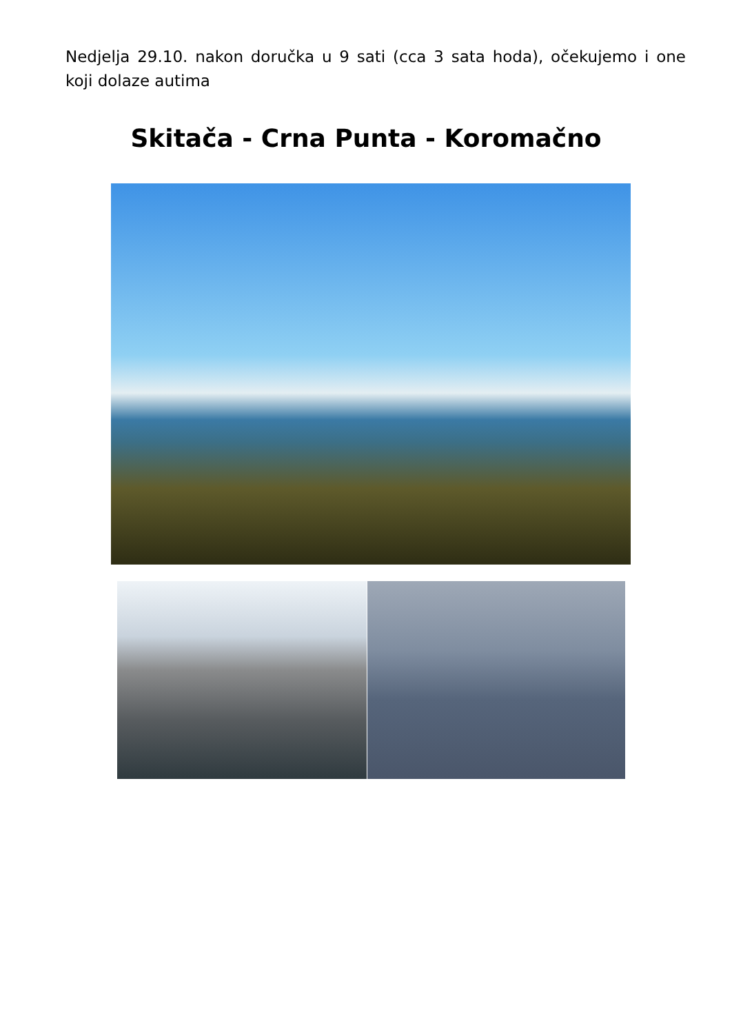Nedjelja 29.10. nakon doručka u 9 sati (cca 3 sata hoda), očekujemo i one koji dolaze autima
Skitača - Crna Punta - Koromačno